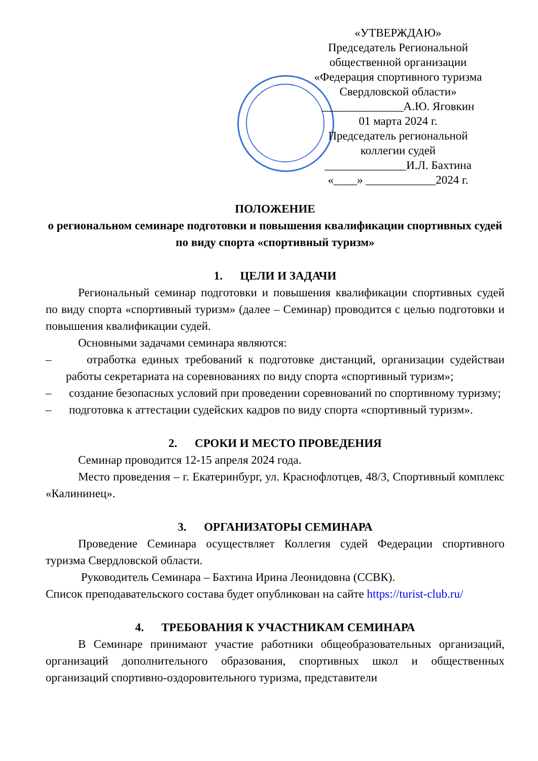«УТВЕРЖДАЮ»
Председатель Региональной
общественной организации
«Федерация спортивного туризма
Свердловской области»
______________А.Ю. Яговкин
01 марта 2024 г.
Председатель региональной
коллегии судей
______________И.Л. Бахтина
«____» ____________2024 г.
ПОЛОЖЕНИЕ
о региональном семинаре подготовки и повышения квалификации спортивных судей по виду спорта «спортивный туризм»
1. ЦЕЛИ И ЗАДАЧИ
Региональный семинар подготовки и повышения квалификации спортивных судей по виду спорта «спортивный туризм» (далее – Семинар) проводится с целью подготовки и повышения квалификации судей.
Основными задачами семинара являются:
– отработка единых требований к подготовке дистанций, организации судействаи работы секретариата на соревнованиях по виду спорта «спортивный туризм»;
– создание безопасных условий при проведении соревнований по спортивному туризму;
– подготовка к аттестации судейских кадров по виду спорта «спортивный туризм».
2. СРОКИ И МЕСТО ПРОВЕДЕНИЯ
Семинар проводится 12-15 апреля 2024 года.
Место проведения – г. Екатеринбург, ул. Краснофлотцев, 48/3, Спортивный комплекс «Калининец».
3. ОРГАНИЗАТОРЫ СЕМИНАРА
Проведение Семинара осуществляет Коллегия судей Федерации спортивного туризма Свердловской области.
Руководитель Семинара – Бахтина Ирина Леонидовна (ССВК).
Список преподавательского состава будет опубликован на сайте https://turist-club.ru/
4. ТРЕБОВАНИЯ К УЧАСТНИКАМ СЕМИНАРА
В Семинаре принимают участие работники общеобразовательных организаций, организаций дополнительного образования, спортивных школ и общественных организаций спортивно-оздоровительного туризма, представители